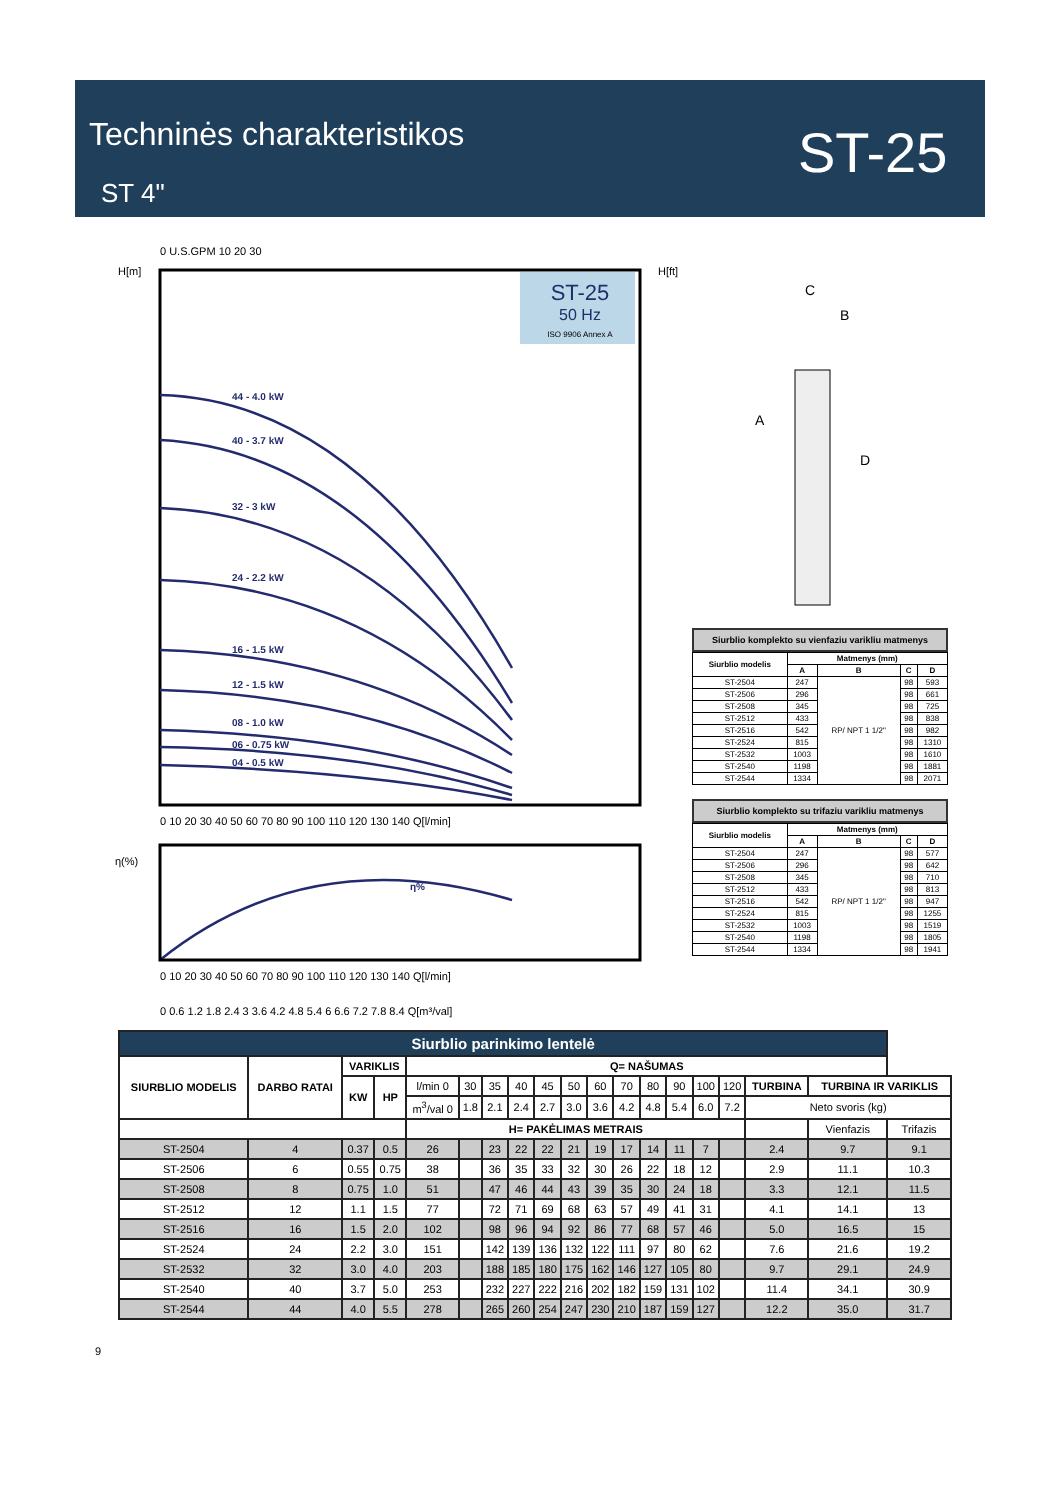Techninės charakteristikos
ST 4"
ST-25
ST-25
50 Hz
ISO 9906 Annex A
0 U.S.GPM 10 20 30
H[m]
H[ft]
44 - 4.0 kW
40 - 3.7 kW
32 - 3 kW
24 - 2.2 kW
16 - 1.5 kW
12 - 1.5 kW
08 - 1.0 kW
06 - 0.75 kW
04 - 0.5 kW
η%
0 10 20 30 40 50 60 70 80 90 100 110 120 130 140 Q[l/min]
η(%)
0 10 20 30 40 50 60 70 80 90 100 110 120 130 140 Q[l/min]
0 0.6 1.2 1.8 2.4 3 3.6 4.2 4.8 5.4 6 6.6 7.2 7.8 8.4 Q[m³/val]
C
B
A
D
Siurblio komplekto su vienfaziu varikliu matmenys
| Siurblio modelis | Matmenys (mm) | | | |
| --- | --- | --- | --- | --- |
| | A | B | C | D |
| ST-2504 | 247 | RP/ NPT 1 1/2" | 98 | 593 |
| ST-2506 | 296 | | 98 | 661 |
| ST-2508 | 345 | | 98 | 725 |
| ST-2512 | 433 | | 98 | 838 |
| ST-2516 | 542 | | 98 | 982 |
| ST-2524 | 815 | | 98 | 1310 |
| ST-2532 | 1003 | | 98 | 1610 |
| ST-2540 | 1198 | | 98 | 1881 |
| ST-2544 | 1334 | | 98 | 2071 |
Siurblio komplekto su trifaziu varikliu matmenys
| Siurblio modelis | Matmenys (mm) | | | |
| --- | --- | --- | --- | --- |
| | A | B | C | D |
| ST-2504 | 247 | RP/ NPT 1 1/2" | 98 | 577 |
| ST-2506 | 296 | | 98 | 642 |
| ST-2508 | 345 | | 98 | 710 |
| ST-2512 | 433 | | 98 | 813 |
| ST-2516 | 542 | | 98 | 947 |
| ST-2524 | 815 | | 98 | 1255 |
| ST-2532 | 1003 | | 98 | 1519 |
| ST-2540 | 1198 | | 98 | 1805 |
| ST-2544 | 1334 | | 98 | 1941 |
| Siurblio parinkimo lentelė | | | | | | | | | | | | | | | | | | |
| SIURBLIO MODELIS | DARBO RATAI | VARIKLIS | | Q= NAŠUMAS | | | | | | | | | | | | | | |
| | | KW | HP | l/min 0 | 30 | 35 | 40 | 45 | 50 | 60 | 70 | 80 | 90 | 100 | 120 | TURBINA | TURBINA IR VARIKLIS | |
| | | | | m<sup>3</sup>/val 0 | 1.8 | 2.1 | 2.4 | 2.7 | 3.0 | 3.6 | 4.2 | 4.8 | 5.4 | 6.0 | 7.2 | Neto svoris (kg) | | |
| | | | | H= PAKĖLIMAS METRAIS | | | | | | | | | | | | | Vienfazis | Trifazis |
| ST-2504 | 4 | 0.37 | 0.5 | 26 | | 23 | 22 | 22 | 21 | 19 | 17 | 14 | 11 | 7 | | 2.4 | 9.7 | 9.1 |
| ST-2506 | 6 | 0.55 | 0.75 | 38 | | 36 | 35 | 33 | 32 | 30 | 26 | 22 | 18 | 12 | | 2.9 | 11.1 | 10.3 |
| ST-2508 | 8 | 0.75 | 1.0 | 51 | | 47 | 46 | 44 | 43 | 39 | 35 | 30 | 24 | 18 | | 3.3 | 12.1 | 11.5 |
| ST-2512 | 12 | 1.1 | 1.5 | 77 | | 72 | 71 | 69 | 68 | 63 | 57 | 49 | 41 | 31 | | 4.1 | 14.1 | 13 |
| ST-2516 | 16 | 1.5 | 2.0 | 102 | | 98 | 96 | 94 | 92 | 86 | 77 | 68 | 57 | 46 | | 5.0 | 16.5 | 15 |
| ST-2524 | 24 | 2.2 | 3.0 | 151 | | 142 | 139 | 136 | 132 | 122 | 111 | 97 | 80 | 62 | | 7.6 | 21.6 | 19.2 |
| ST-2532 | 32 | 3.0 | 4.0 | 203 | | 188 | 185 | 180 | 175 | 162 | 146 | 127 | 105 | 80 | | 9.7 | 29.1 | 24.9 |
| ST-2540 | 40 | 3.7 | 5.0 | 253 | | 232 | 227 | 222 | 216 | 202 | 182 | 159 | 131 | 102 | | 11.4 | 34.1 | 30.9 |
| ST-2544 | 44 | 4.0 | 5.5 | 278 | | 265 | 260 | 254 | 247 | 230 | 210 | 187 | 159 | 127 | | 12.2 | 35.0 | 31.7 |
9